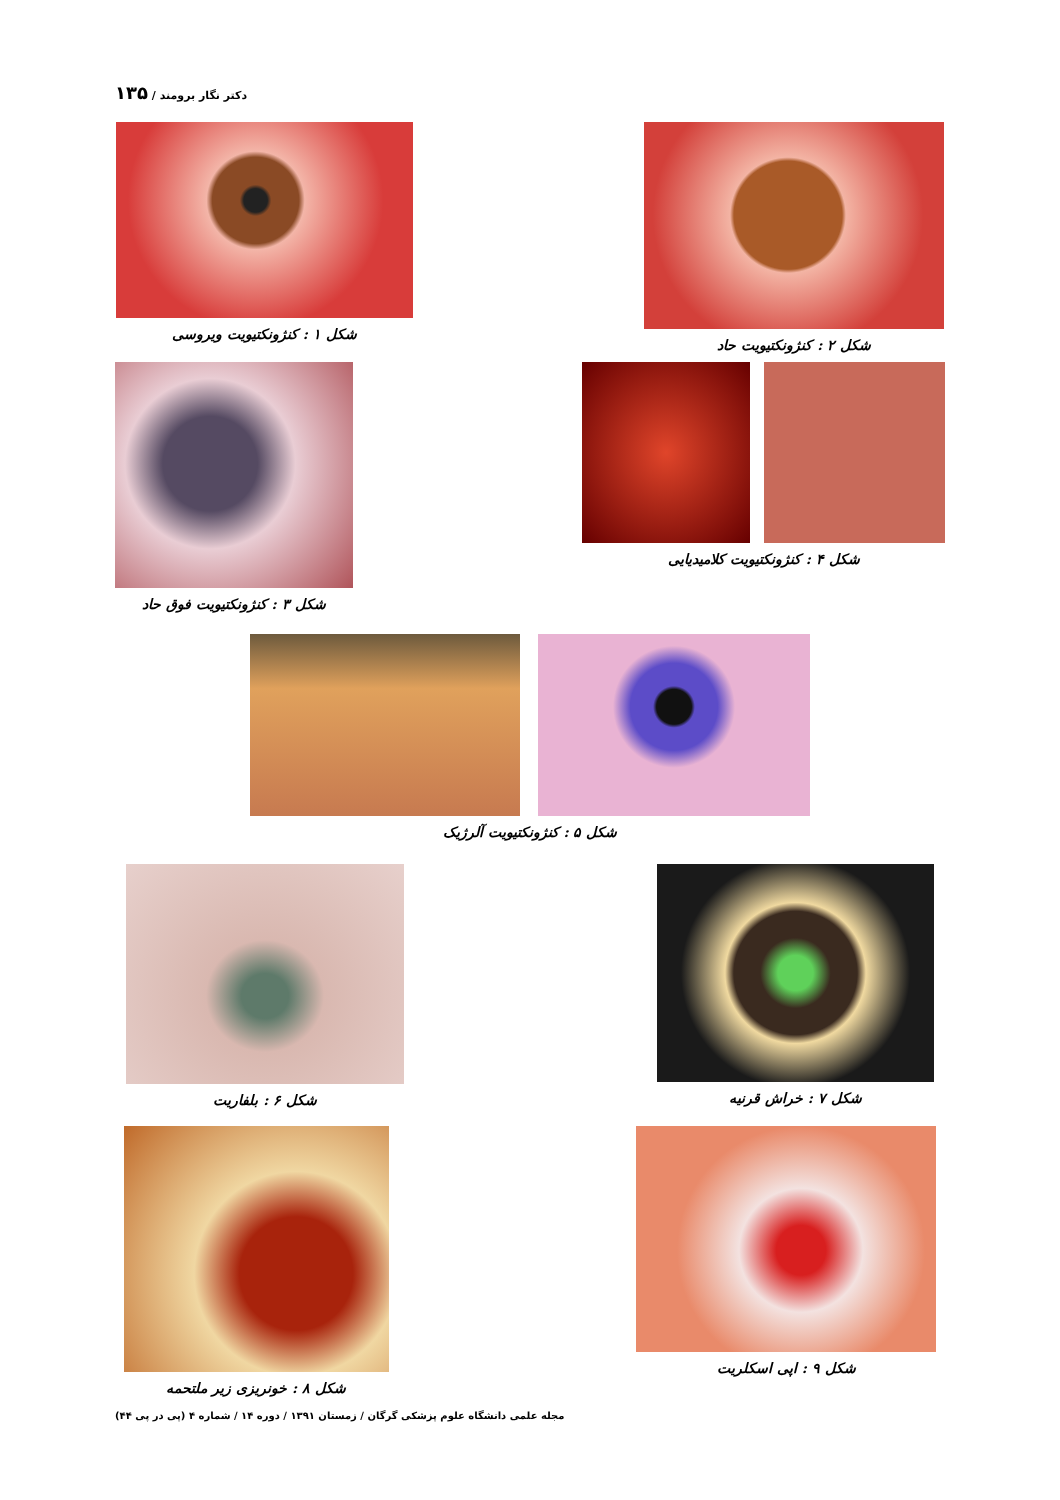دکتر نگار برومند / ۱۳۵
شکل ۲ : کنژونکتیویت حاد شکل ۱ : کنژونکتیویت ویروسی
شکل ۴ : کنژونکتیویت کلامیدیایی شکل ۳ : کنژونکتیویت فوق حاد
شکل ۵ : کنژونکتیویت آلرژیک
شکل ۷ : خراش قرنیه شکل ۶ : بلفاریت
شکل ۹ : اپی اسکلریت شکل ۸ : خونریزی زیر ملتحمه
مجله علمی دانشگاه علوم پزشکی گرگان / زمستان ۱۳۹۱ / دوره ۱۴ / شماره ۴ (پی در پی ۴۴)